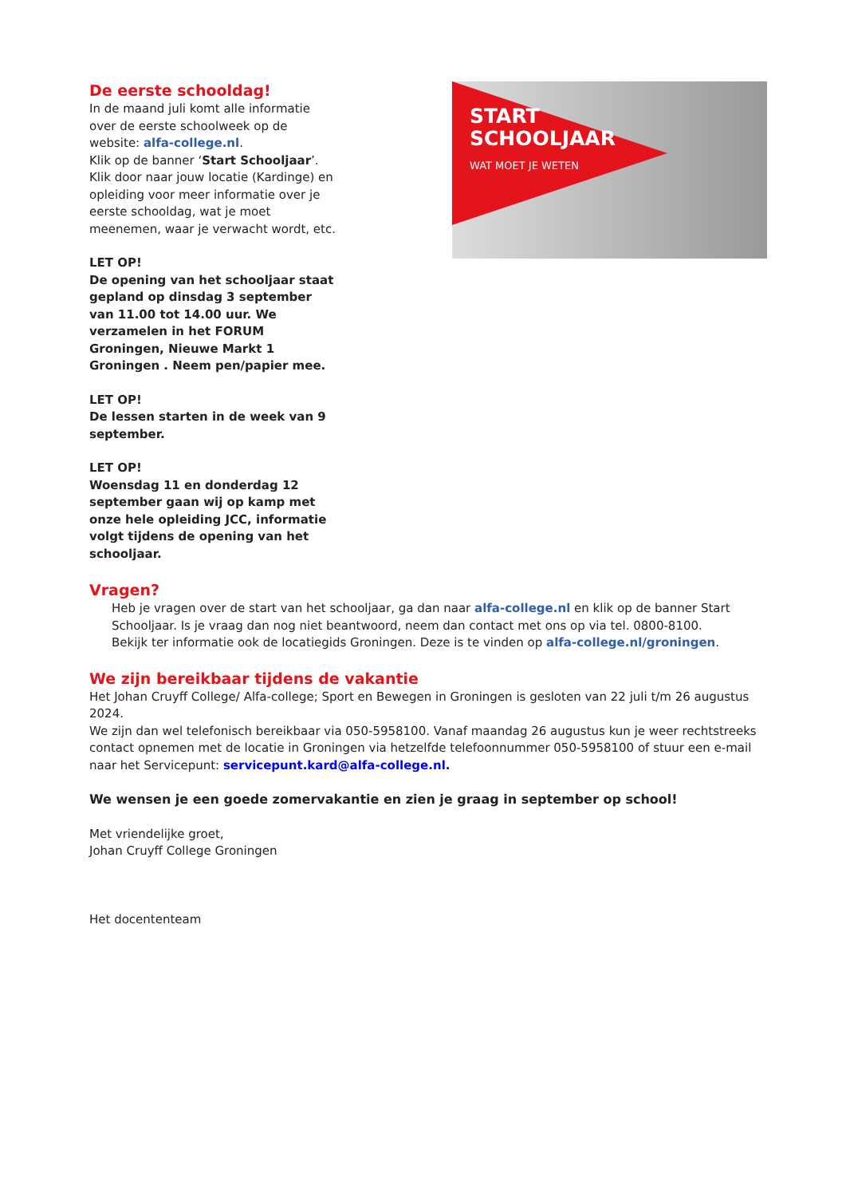De eerste schooldag!
In de maand juli komt alle informatie over de eerste schoolweek op de website: alfa-college.nl.
Klik op de banner ‘Start Schooljaar’.
Klik door naar jouw locatie (Kardinge) en opleiding voor meer informatie over je eerste schooldag, wat je moet meenemen, waar je verwacht wordt, etc.
LET OP!
De opening van het schooljaar staat gepland op dinsdag 3 september van 11.00 tot 14.00 uur. We verzamelen in het FORUM Groningen, Nieuwe Markt 1 Groningen . Neem pen/papier mee.
LET OP!
De lessen starten in de week van 9 september.
LET OP!
Woensdag 11 en donderdag 12 september gaan wij op kamp met onze hele opleiding JCC, informatie volgt tijdens de opening van het schooljaar.
START
SCHOOLJAAR
WAT MOET JE WETEN
Vragen?
Heb je vragen over de start van het schooljaar, ga dan naar alfa-college.nl en klik op de banner Start Schooljaar. Is je vraag dan nog niet beantwoord, neem dan contact met ons op via tel. 0800-8100.
Bekijk ter informatie ook de locatiegids Groningen. Deze is te vinden op alfa-college.nl/groningen.
We zijn bereikbaar tijdens de vakantie
Het Johan Cruyff College/ Alfa-college; Sport en Bewegen in Groningen is gesloten van 22 juli t/m 26 augustus 2024.
We zijn dan wel telefonisch bereikbaar via 050-5958100. Vanaf maandag 26 augustus kun je weer rechtstreeks contact opnemen met de locatie in Groningen via hetzelfde telefoonnummer 050-5958100 of stuur een e-mail naar het Servicepunt: servicepunt.kard@alfa-college.nl.
We wensen je een goede zomervakantie en zien je graag in september op school!
Met vriendelijke groet,
Johan Cruyff College Groningen
Het docententeam